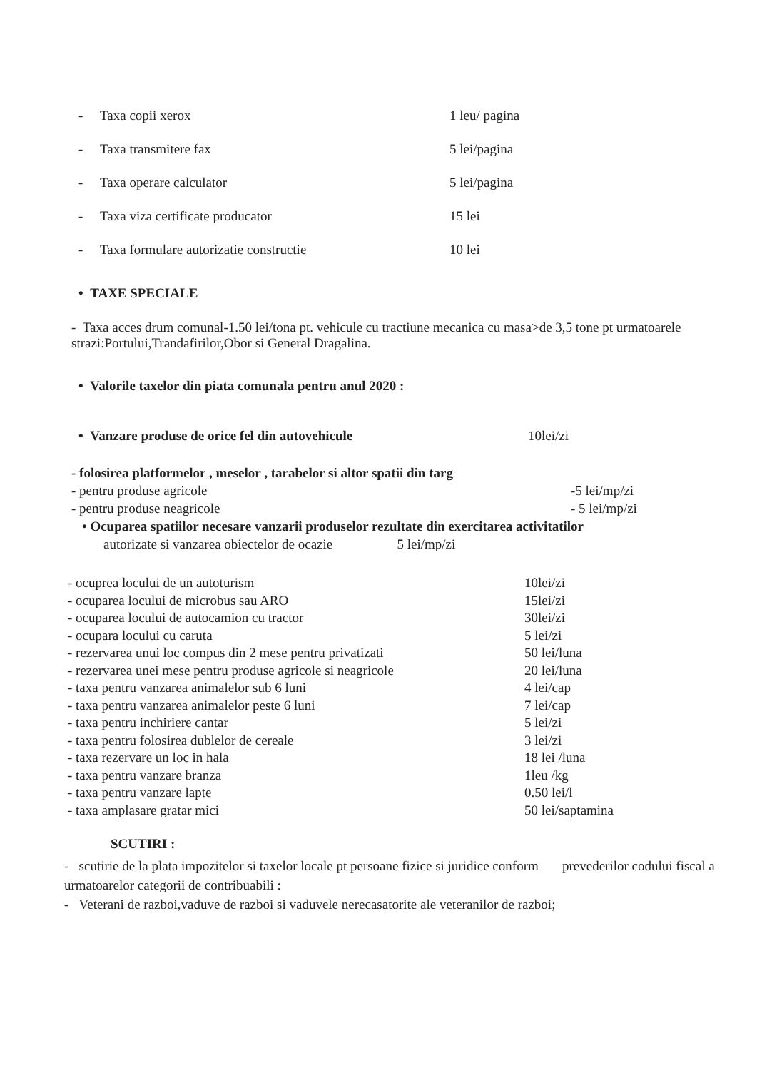- Taxa copii xerox 1 leu/ pagina
- Taxa transmitere fax 5 lei/pagina
- Taxa operare calculator 5 lei/pagina
- Taxa viza certificate producator 15 lei
- Taxa formulare autorizatie constructie 10 lei
• TAXE SPECIALE
- Taxa acces drum comunal-1.50 lei/tona pt. vehicule cu tractiune mecanica cu masa>de 3,5 tone pt urmatoarele strazi:Portului,Trandafirilor,Obor si General Dragalina.
• Valorile taxelor din piata comunala pentru anul 2020 :
• Vanzare produse de orice fel din autovehicule 10lei/zi
- folosirea platformelor , meselor , tarabelor si altor spatii din targ
- pentru produse agricole -5 lei/mp/zi
- pentru produse neagricole - 5 lei/mp/zi
• Ocuparea spatiilor necesare vanzarii produselor rezultate din exercitarea activitatilor
autorizate si vanzarea obiectelor de ocazie 5 lei/mp/zi
- ocuprea locului de un autoturism 10lei/zi
- ocuparea locului de microbus sau ARO 15lei/zi
- ocuparea locului de autocamion cu tractor 30lei/zi
- ocupara locului cu caruta 5 lei/zi
- rezervarea unui loc compus din 2 mese pentru privatizati 50 lei/luna
- rezervarea unei mese pentru produse agricole si neagricole 20 lei/luna
- taxa pentru vanzarea animalelor sub 6 luni 4 lei/cap
- taxa pentru vanzarea animalelor peste 6 luni 7 lei/cap
- taxa pentru inchiriere cantar 5 lei/zi
- taxa pentru folosirea dublelor de cereale 3 lei/zi
- taxa rezervare un loc in hala 18 lei /luna
- taxa pentru vanzare branza 1leu /kg
- taxa pentru vanzare lapte 0.50 lei/l
- taxa amplasare gratar mici 50 lei/saptamina
SCUTIRI :
- scutirie de la plata impozitelor si taxelor locale pt persoane fizice si juridice conform prevederilor codului fiscal a urmatoarelor categorii de contribuabili :
- Veterani de razboi,vaduve de razboi si vaduvele nerecasatorite ale veteranilor de razboi;